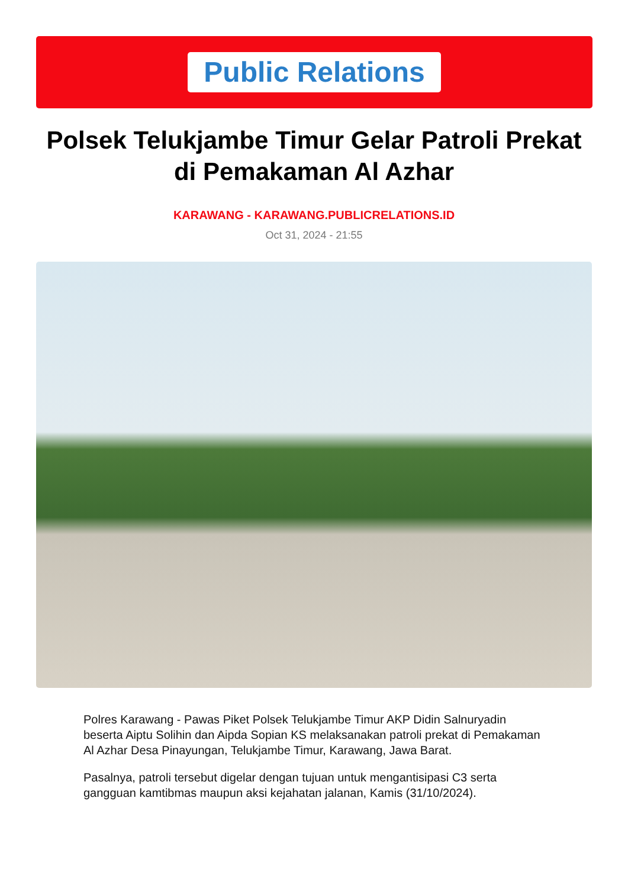Public Relations
Polsek Telukjambe Timur Gelar Patroli Prekat di Pemakaman Al Azhar
KARAWANG - KARAWANG.PUBLICRELATIONS.ID
Oct 31, 2024 - 21:55
Polres Karawang - Pawas Piket Polsek Telukjambe Timur AKP Didin Salnuryadin beserta Aiptu Solihin dan Aipda Sopian KS melaksanakan patroli prekat di Pemakaman Al Azhar Desa Pinayungan, Telukjambe Timur, Karawang, Jawa Barat.
Pasalnya, patroli tersebut digelar dengan tujuan untuk mengantisipasi C3 serta gangguan kamtibmas maupun aksi kejahatan jalanan, Kamis (31/10/2024).